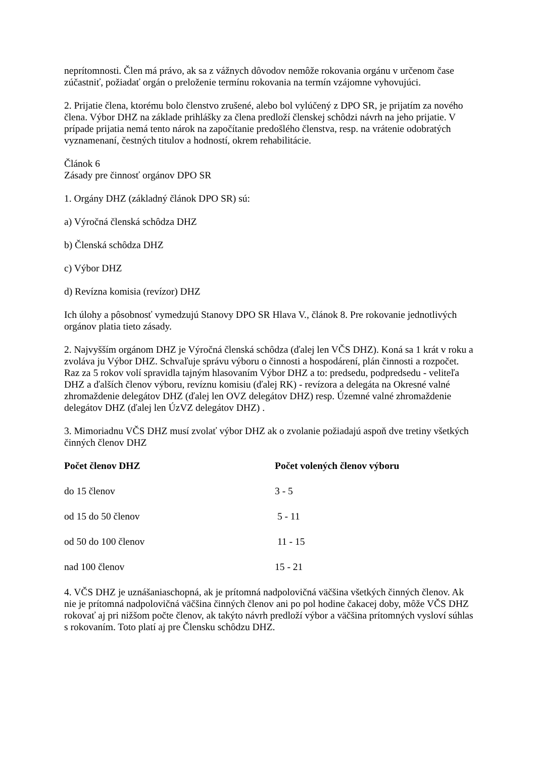neprítomnosti. Člen má právo, ak sa z vážnych dôvodov nemôže rokovania orgánu v určenom čase zúčastniť, požiadať orgán o preloženie termínu rokovania na termín vzájomne vyhovujúci.
2. Prijatie člena, ktorému bolo členstvo zrušené, alebo bol vylúčený z DPO SR, je prijatím za nového člena. Výbor DHZ na základe prihlášky za člena predloží členskej schôdzi návrh na jeho prijatie. V prípade prijatia nemá tento nárok na započítanie predošlého členstva, resp. na vrátenie odobratých vyznamenaní, čestných titulov a hodností, okrem rehabilitácie.
Článok 6
Zásady pre činnosť orgánov DPO SR
1. Orgány DHZ (základný článok DPO SR) sú:
a) Výročná členská schôdza DHZ
b) Členská schôdza DHZ
c) Výbor DHZ
d) Revízna komisia (revízor) DHZ
Ich úlohy a pôsobnosť vymedzujú Stanovy DPO SR Hlava V., článok 8. Pre rokovanie jednotlivých orgánov platia tieto zásady.
2. Najvyšším orgánom DHZ je Výročná členská schôdza (ďalej len VČS DHZ). Koná sa 1 krát v roku a zvoláva ju Výbor DHZ. Schvaľuje správu výboru o činnosti a hospodárení, plán činnosti a rozpočet. Raz za 5 rokov volí spravidla tajným hlasovaním Výbor DHZ a to: predsedu, podpredsedu - veliteľa DHZ a ďalších členov výboru, revíznu komisiu (ďalej RK) - revízora a delegáta na Okresné valné zhromaždenie delegátov DHZ (ďalej len OVZ delegátov DHZ) resp. Územné valné zhromaždenie delegátov DHZ (ďalej len ÚzVZ delegátov DHZ) .
3. Mimoriadnu VČS DHZ musí zvolať výbor DHZ ak o zvolanie požiadajú aspoň dve tretiny všetkých činných členov DHZ
| Počet členov DHZ | Počet volených členov výboru |
| --- | --- |
| do 15 členov | 3 - 5 |
| od 15 do 50 členov | 5 - 11 |
| od 50 do 100 členov | 11 - 15 |
| nad 100 členov | 15 - 21 |
4. VČS DHZ je uznášaniaschopná, ak je prítomná nadpolovičná väčšina všetkých činných členov. Ak nie je prítomná nadpolovičná väčšina činných členov ani po pol hodine čakacej doby, môže VČS DHZ rokovať aj pri nižšom počte členov, ak takýto návrh predloží výbor a väčšina prítomných vysloví súhlas s rokovaním. Toto platí aj pre Člensku schôdzu DHZ.